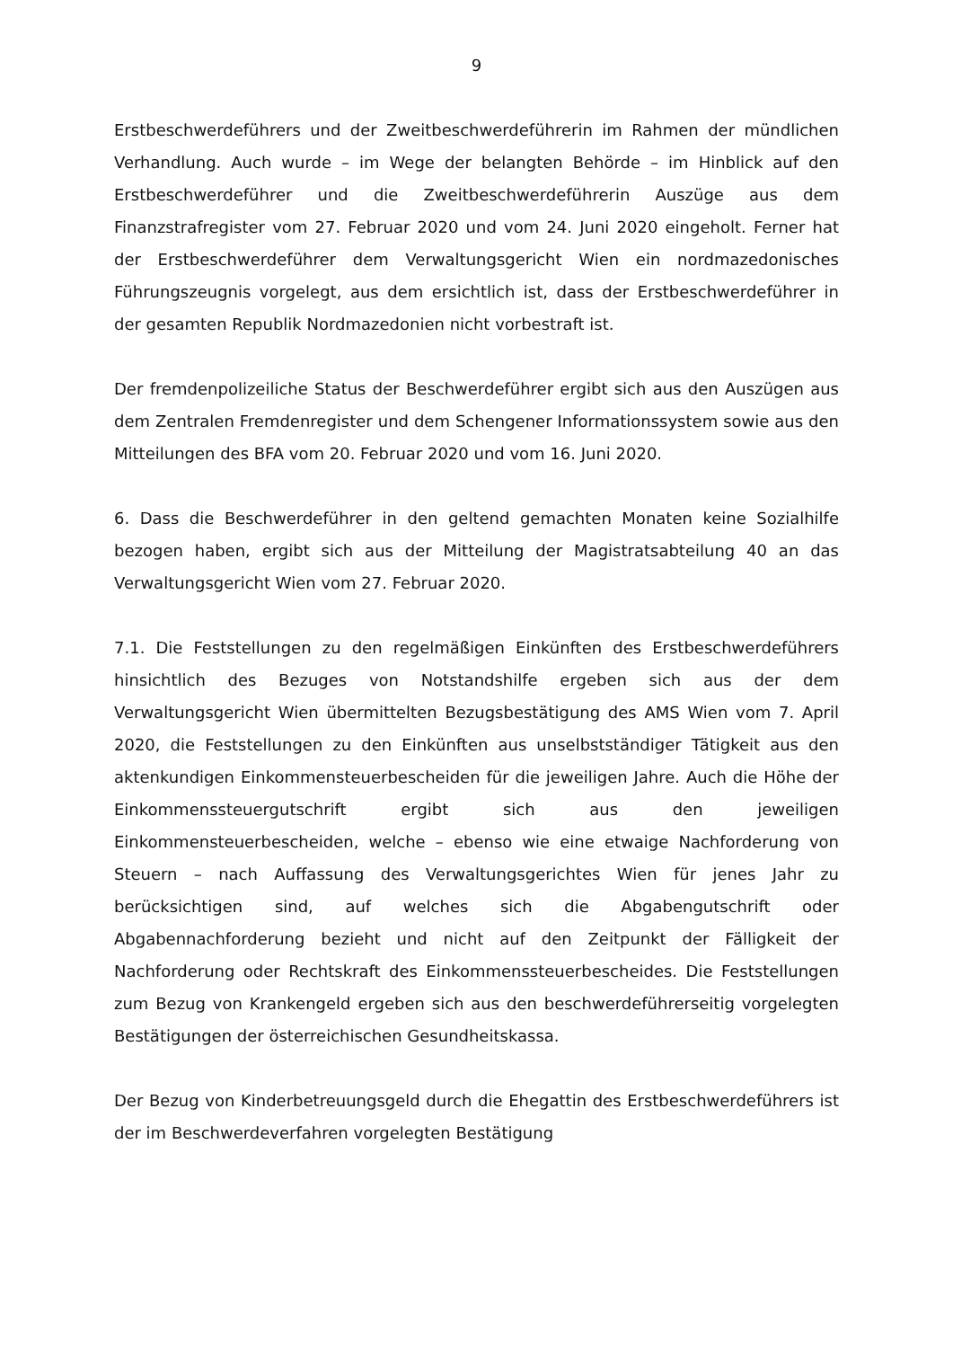9
Erstbeschwerdeführers und der Zweitbeschwerdeführerin im Rahmen der mündlichen Verhandlung. Auch wurde – im Wege der belangten Behörde – im Hinblick auf den Erstbeschwerdeführer und die Zweitbeschwerdeführerin Auszüge aus dem Finanzstrafregister vom 27. Februar 2020 und vom 24. Juni 2020 eingeholt. Ferner hat der Erstbeschwerdeführer dem Verwaltungsgericht Wien ein nordmazedonisches Führungszeugnis vorgelegt, aus dem ersichtlich ist, dass der Erstbeschwerdeführer in der gesamten Republik Nordmazedonien nicht vorbestraft ist.
Der fremdenpolizeiliche Status der Beschwerdeführer ergibt sich aus den Auszügen aus dem Zentralen Fremdenregister und dem Schengener Informationssystem sowie aus den Mitteilungen des BFA vom 20. Februar 2020 und vom 16. Juni 2020.
6. Dass die Beschwerdeführer in den geltend gemachten Monaten keine Sozialhilfe bezogen haben, ergibt sich aus der Mitteilung der Magistratsabteilung 40 an das Verwaltungsgericht Wien vom 27. Februar 2020.
7.1. Die Feststellungen zu den regelmäßigen Einkünften des Erstbeschwerdeführers hinsichtlich des Bezuges von Notstandshilfe ergeben sich aus der dem Verwaltungsgericht Wien übermittelten Bezugsbestätigung des AMS Wien vom 7. April 2020, die Feststellungen zu den Einkünften aus unselbstständiger Tätigkeit aus den aktenkundigen Einkommensteuerbescheiden für die jeweiligen Jahre. Auch die Höhe der Einkommenssteuergutschrift ergibt sich aus den jeweiligen Einkommensteuerbescheiden, welche – ebenso wie eine etwaige Nachforderung von Steuern – nach Auffassung des Verwaltungsgerichtes Wien für jenes Jahr zu berücksichtigen sind, auf welches sich die Abgabengutschrift oder Abgabennachforderung bezieht und nicht auf den Zeitpunkt der Fälligkeit der Nachforderung oder Rechtskraft des Einkommenssteuerbescheides. Die Feststellungen zum Bezug von Krankengeld ergeben sich aus den beschwerdeführerseitig vorgelegten Bestätigungen der österreichischen Gesundheitskassa.
Der Bezug von Kinderbetreuungsgeld durch die Ehegattin des Erstbeschwerdeführers ist der im Beschwerdeverfahren vorgelegten Bestätigung